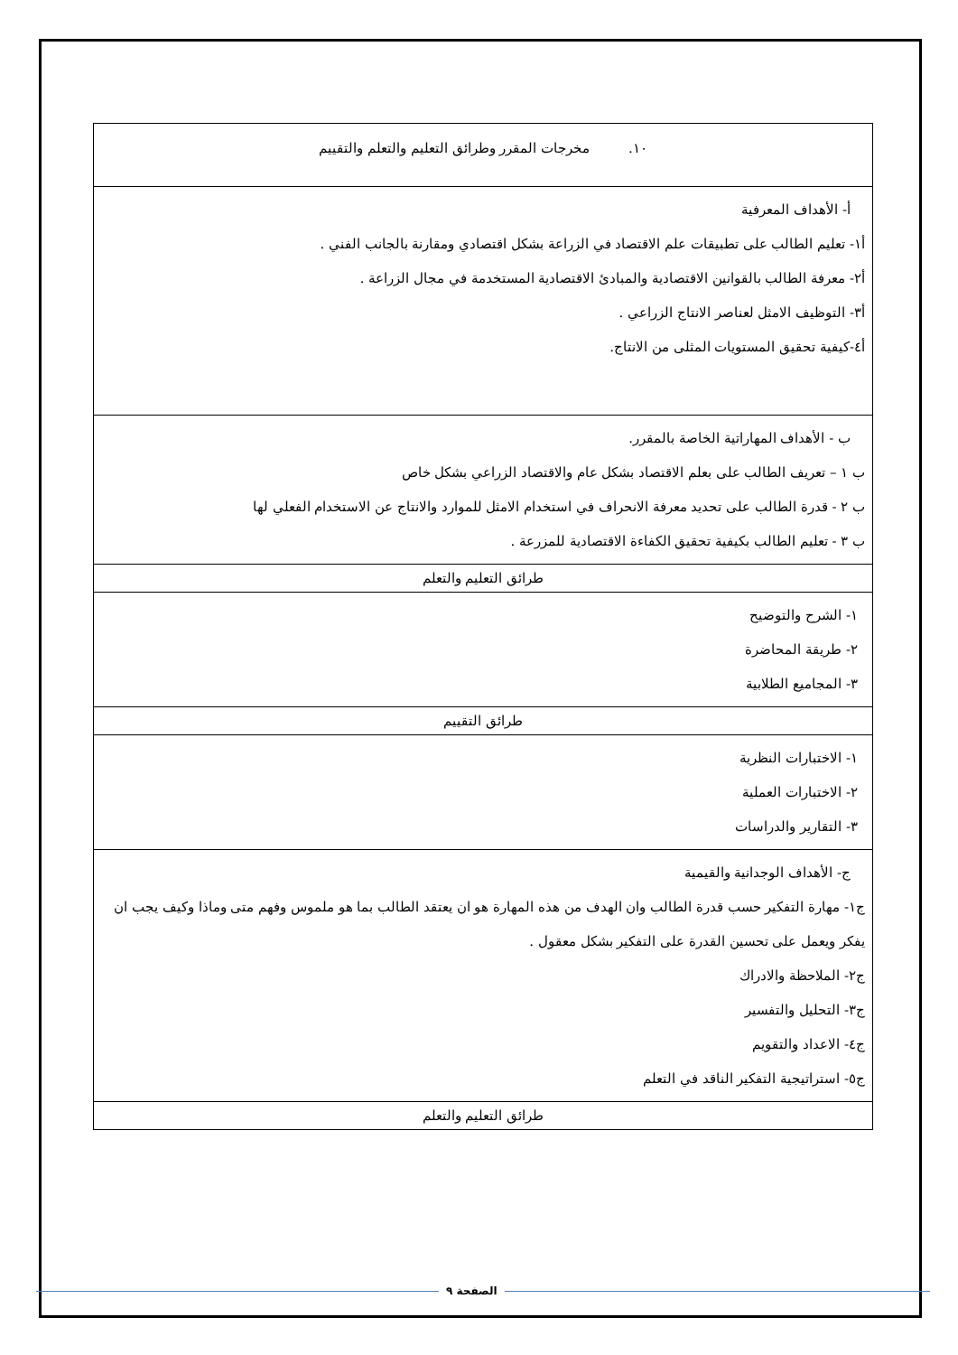| ١٠. مخرجات المقرر وطرائق التعليم والتعلم والتقييم |
| أ- الأهداف المعرفية أ١- تعليم الطالب على تطبيقات علم الاقتصاد في الزراعة بشكل اقتصادي ومقارنة بالجانب الفني . أ٢- معرفة الطالب بالقوانين الاقتصادية والمبادئ الاقتصادية المستخدمة في مجال الزراعة . أ٣- التوظيف الامثل لعناصر الانتاج الزراعي . أ٤-كيفية تحقيق المستويات المثلى من الانتاج. |
| ب - الأهداف المهاراتية الخاصة بالمقرر. ب ١ – تعريف الطالب على بعلم الاقتصاد بشكل عام والاقتصاد الزراعي بشكل خاص ب ٢ - قدرة الطالب على تحديد معرفة الانحراف في استخدام الامثل للموارد والانتاج عن الاستخدام الفعلي لها ب ٣ - تعليم الطالب بكيفية تحقيق الكفاءة الاقتصادية للمزرعة . |
| طرائق التعليم والتعلم |
| ١- الشرح والتوضيح ٢- طريقة المحاضرة ٣- المجاميع الطلابية |
| طرائق التقييم |
| ١- الاختبارات النظرية ٢- الاختبارات العملية ٣- التقارير والدراسات |
| ج- الأهداف الوجدانية والقيمية ج١- مهارة التفكير حسب قدرة الطالب وان الهدف من هذه المهارة هو ان يعتقد الطالب بما هو ملموس وفهم متى وماذا وكيف يجب ان يفكر ويعمل على تحسين القدرة على التفكير بشكل معقول . ج٢- الملاحظة والادراك ج٣- التحليل والتفسير ج٤- الاعداد والتقويم ج٥- استراتيجية التفكير الناقد في التعلم |
| طرائق التعليم والتعلم |
الصفحة ٩